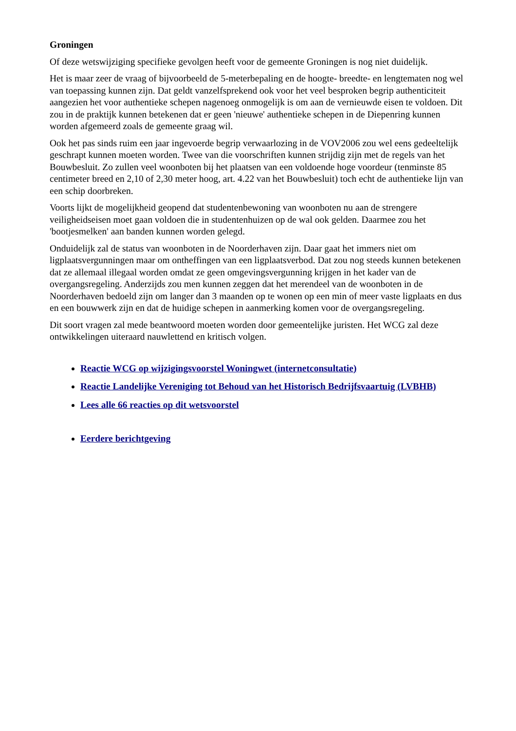Groningen
Of deze wetswijziging specifieke gevolgen heeft voor de gemeente Groningen is nog niet duidelijk.
Het is maar zeer de vraag of bijvoorbeeld de 5-meterbepaling en de hoogte- breedte- en lengtematen nog wel van toepassing kunnen zijn. Dat geldt vanzelfsprekend ook voor het veel besproken begrip authenticiteit aangezien het voor authentieke schepen nagenoeg onmogelijk is om aan de vernieuwde eisen te voldoen. Dit zou in de praktijk kunnen betekenen dat er geen 'nieuwe' authentieke schepen in de Diepenring kunnen worden afgemeerd zoals de gemeente graag wil.
Ook het pas sinds ruim een jaar ingevoerde begrip verwaarlozing in de VOV2006 zou wel eens gedeeltelijk geschrapt kunnen moeten worden. Twee van die voorschriften kunnen strijdig zijn met de regels van het Bouwbesluit. Zo zullen veel woonboten bij het plaatsen van een voldoende hoge voordeur (tenminste 85 centimeter breed en 2,10 of 2,30 meter hoog, art. 4.22 van het Bouwbesluit) toch echt de authentieke lijn van een schip doorbreken.
Voorts lijkt de mogelijkheid geopend dat studentenbewoning van woonboten nu aan de strengere veiligheidseisen moet gaan voldoen die in studentenhuizen op de wal ook gelden. Daarmee zou het 'bootjesmelken' aan banden kunnen worden gelegd.
Onduidelijk zal de status van woonboten in de Noorderhaven zijn. Daar gaat het immers niet om ligplaatsvergunningen maar om ontheffingen van een ligplaatsverbod. Dat zou nog steeds kunnen betekenen dat ze allemaal illegaal worden omdat ze geen omgevingsvergunning krijgen in het kader van de overgangsregeling. Anderzijds zou men kunnen zeggen dat het merendeel van de woonboten in de Noorderhaven bedoeld zijn om langer dan 3 maanden op te wonen op een min of meer vaste ligplaats en dus en een bouwwerk zijn en dat de huidige schepen in aanmerking komen voor de overgangsregeling.
Dit soort vragen zal mede beantwoord moeten worden door gemeentelijke juristen. Het WCG zal deze ontwikkelingen uiteraard nauwlettend en kritisch volgen.
Reactie WCG op wijzigingsvoorstel Woningwet (internetconsultatie)
Reactie Landelijke Vereniging tot Behoud van het Historisch Bedrijfsvaartuig (LVBHB)
Lees alle 66 reacties op dit wetsvoorstel
Eerdere berichtgeving